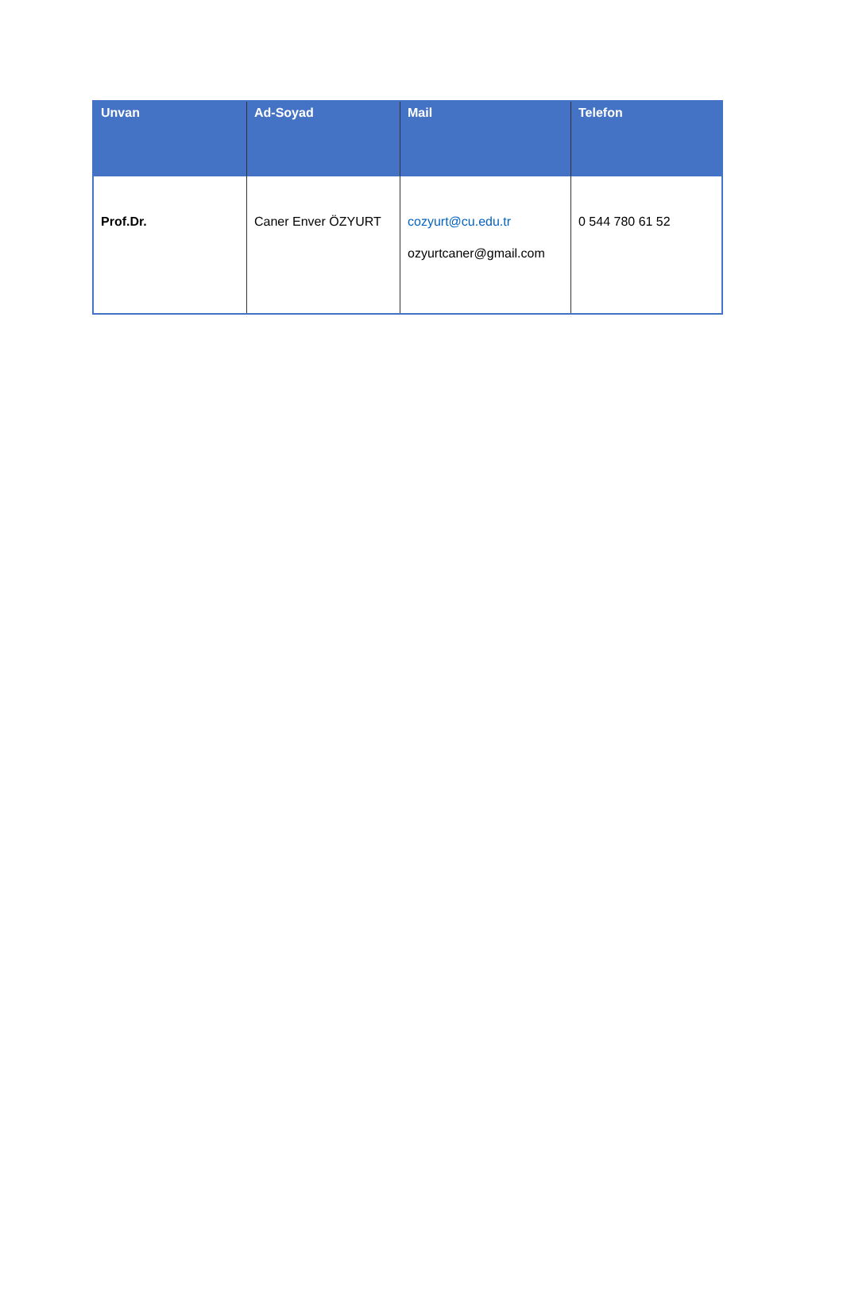| Unvan | Ad-Soyad | Mail | Telefon |
| --- | --- | --- | --- |
| Prof.Dr. | Caner Enver ÖZYURT | cozyurt@cu.edu.tr ozyurtcaner@gmail.com | 0 544 780 61 52 |